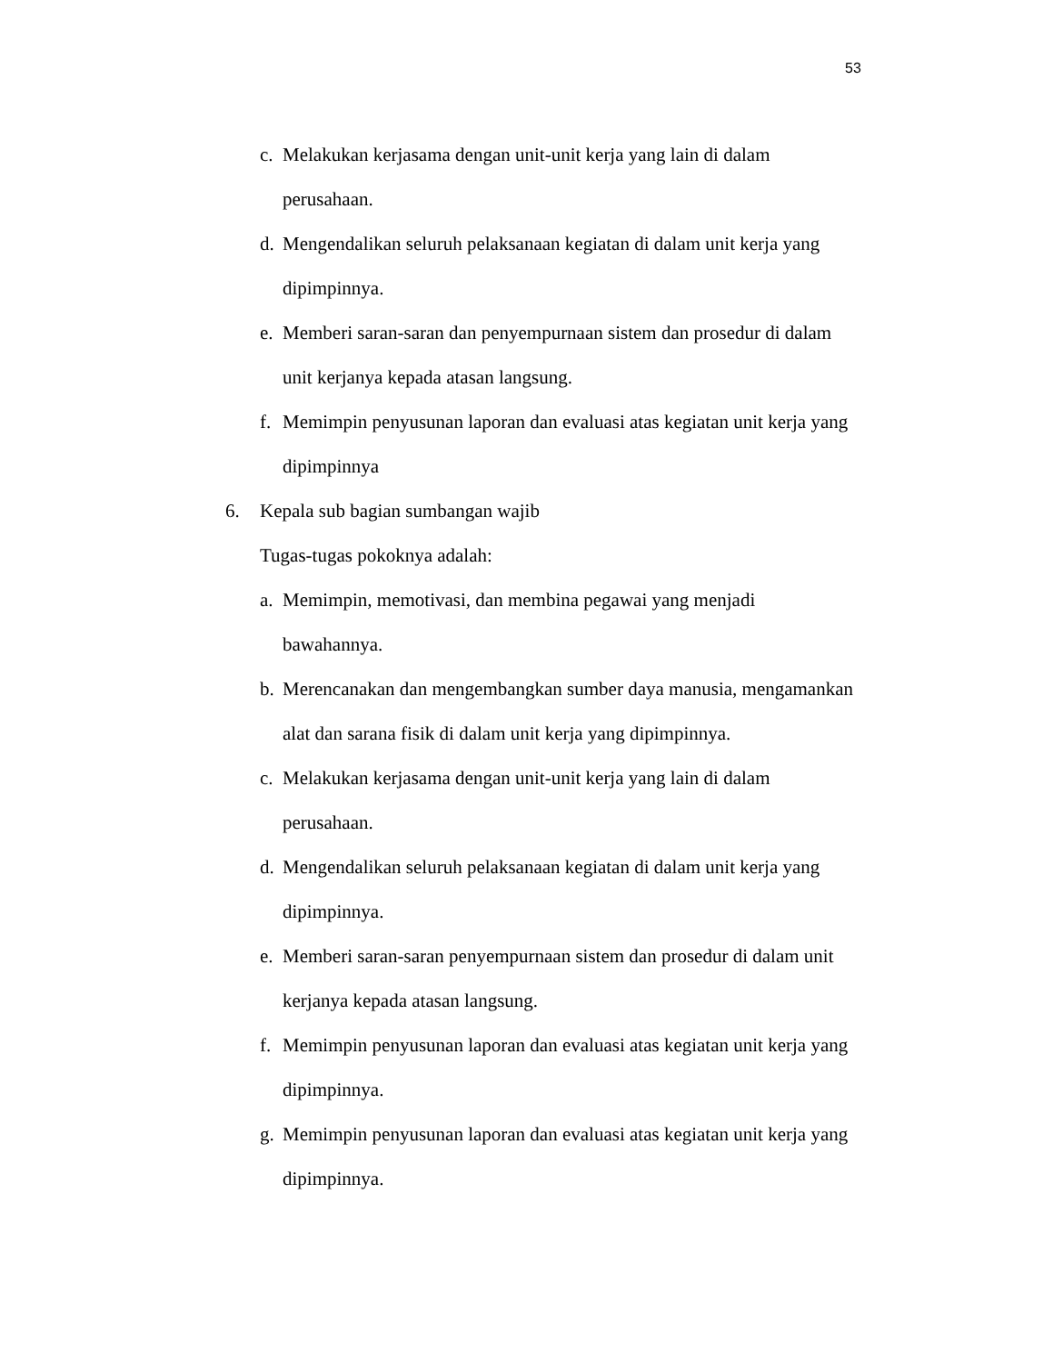53
c. Melakukan kerjasama dengan unit-unit kerja yang lain di dalam
perusahaan.
d. Mengendalikan seluruh pelaksanaan kegiatan di dalam unit kerja yang
dipimpinnya.
e. Memberi saran-saran dan penyempurnaan sistem dan prosedur di dalam
unit kerjanya kepada atasan langsung.
f. Memimpin penyusunan laporan dan evaluasi atas kegiatan unit kerja yang
dipimpinnya
6. Kepala sub bagian sumbangan wajib
Tugas-tugas pokoknya adalah:
a. Memimpin, memotivasi, dan membina pegawai yang menjadi
bawahannya.
b. Merencanakan dan mengembangkan sumber daya manusia, mengamankan
alat dan sarana fisik di dalam unit kerja yang dipimpinnya.
c. Melakukan kerjasama dengan unit-unit kerja yang lain di dalam
perusahaan.
d. Mengendalikan seluruh pelaksanaan kegiatan di dalam unit kerja yang
dipimpinnya.
e. Memberi saran-saran penyempurnaan sistem dan prosedur di dalam unit
kerjanya kepada atasan langsung.
f. Memimpin penyusunan laporan dan evaluasi atas kegiatan unit kerja yang
dipimpinnya.
g. Memimpin penyusunan laporan dan evaluasi atas kegiatan unit kerja yang
dipimpinnya.